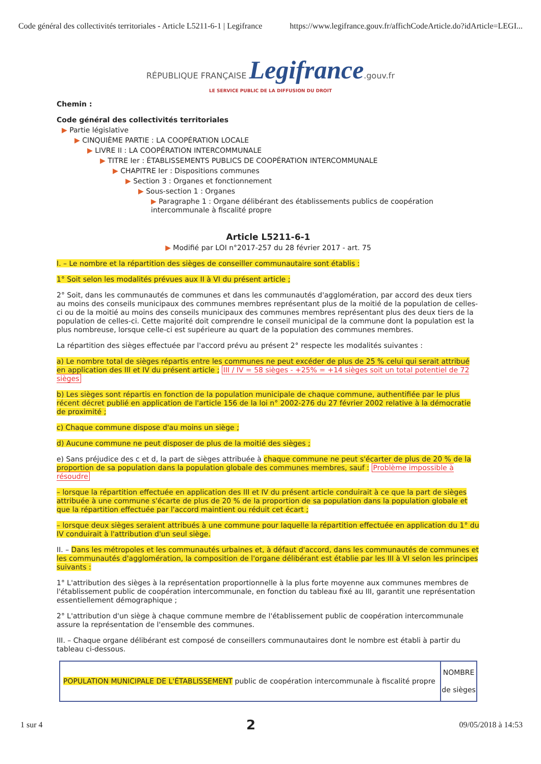Code général des collectivités territoriales - Article L5211-6-1 | Legifrance https://www.legifrance.gouv.fr/affichCodeArticle.do?idArticle=LEGI...
RÉPUBLIQUE FRANÇAISE Legifrance.gouv.fr
LE SERVICE PUBLIC DE LA DIFFUSION DU DROIT
Chemin :
Code général des collectivités territoriales
▶ Partie législative
▶ CINQUIÈME PARTIE : LA COOPÉRATION LOCALE
▶ LIVRE II : LA COOPÉRATION INTERCOMMUNALE
▶ TITRE Ier : ÉTABLISSEMENTS PUBLICS DE COOPÉRATION INTERCOMMUNALE
▶ CHAPITRE Ier : Dispositions communes
▶ Section 3 : Organes et fonctionnement
▶ Sous-section 1 : Organes
▶ Paragraphe 1 : Organe délibérant des établissements publics de coopération intercommunale à fiscalité propre
Article L5211-6-1
▶ Modifié par LOI n°2017-257 du 28 février 2017 - art. 75
I. – Le nombre et la répartition des sièges de conseiller communautaire sont établis :
1° Soit selon les modalités prévues aux II à VI du présent article ;
2° Soit, dans les communautés de communes et dans les communautés d'agglomération, par accord des deux tiers au moins des conseils municipaux des communes membres représentant plus de la moitié de la population de celles-ci ou de la moitié au moins des conseils municipaux des communes membres représentant plus des deux tiers de la population de celles-ci. Cette majorité doit comprendre le conseil municipal de la commune dont la population est la plus nombreuse, lorsque celle-ci est supérieure au quart de la population des communes membres.
La répartition des sièges effectuée par l'accord prévu au présent 2° respecte les modalités suivantes :
a) Le nombre total de sièges répartis entre les communes ne peut excéder de plus de 25 % celui qui serait attribué en application des III et IV du présent article ; III / IV = 58 sièges - +25% = +14 sièges soit un total potentiel de 72 sièges
b) Les sièges sont répartis en fonction de la population municipale de chaque commune, authentifiée par le plus récent décret publié en application de l'article 156 de la loi n° 2002-276 du 27 février 2002 relative à la démocratie de proximité ;
c) Chaque commune dispose d'au moins un siège ;
d) Aucune commune ne peut disposer de plus de la moitié des sièges ;
e) Sans préjudice des c et d, la part de sièges attribuée à chaque commune ne peut s'écarter de plus de 20 % de la proportion de sa population dans la population globale des communes membres, sauf : Problème impossible à résoudre
– lorsque la répartition effectuée en application des III et IV du présent article conduirait à ce que la part de sièges attribuée à une commune s'écarte de plus de 20 % de la proportion de sa population dans la population globale et que la répartition effectuée par l'accord maintient ou réduit cet écart ;
– lorsque deux sièges seraient attribués à une commune pour laquelle la répartition effectuée en application du 1° du IV conduirait à l'attribution d'un seul siège.
II. – Dans les métropoles et les communautés urbaines et, à défaut d'accord, dans les communautés de communes et les communautés d'agglomération, la composition de l'organe délibérant est établie par les III à VI selon les principes suivants :
1° L'attribution des sièges à la représentation proportionnelle à la plus forte moyenne aux communes membres de l'établissement public de coopération intercommunale, en fonction du tableau fixé au III, garantit une représentation essentiellement démographique ;
2° L'attribution d'un siège à chaque commune membre de l'établissement public de coopération intercommunale assure la représentation de l'ensemble des communes.
III. – Chaque organe délibérant est composé de conseillers communautaires dont le nombre est établi à partir du tableau ci-dessous.
| POPULATION MUNICIPALE DE L'ÉTABLISSEMENT public de coopération intercommunale à fiscalité propre | NOMBRE de sièges |
| --- | --- |
1 sur 4 2 09/05/2018 à 14:53